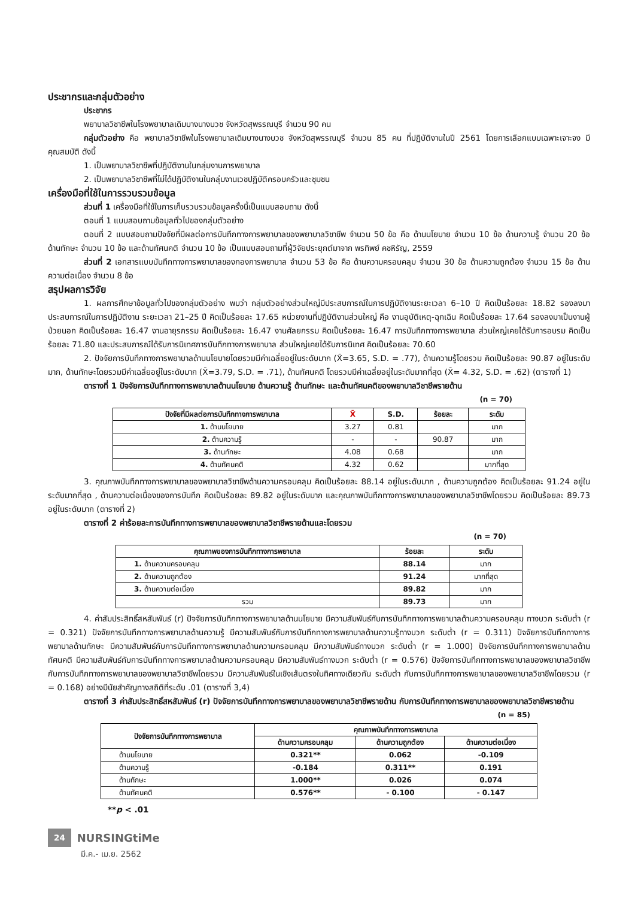ประชากรและกลุ่มตัวอย่าง
ประชากร
พยาบาลวิชาชีพในโรงพยาบาลเดิมบางนางบวช จังหวัดสุพรรณบุรี จำนวน 90 คน
กลุ่มตัวอย่าง คือ พยาบาลวิชาชีพในโรงพยาบาลเดิมบางนางบวช จังหวัดสุพรรณบุรี จำนวน 85 คน ที่ปฏิบัติงานในปี 2561 โดยการเลือกแบบเฉพาะเจาะจง มีคุณสมบัติ ดังนี้
1. เป็นพยาบาลวิชาชีพที่ปฏิบัติงานในกลุ่มงานการพยาบาล
2. เป็นพยาบาลวิชาชีพที่ไม่ได้ปฏิบัติงานในกลุ่มงานเวชปฏิบัติครอบครัวและชุมชน
เครื่องมือที่ใช้ในการรวบรวมข้อมูล
ส่วนที่ 1 เครื่องมือที่ใช้ในการเก็บรวบรวมข้อมูลครั้งนี้เป็นแบบสอบถาม ดังนี้
ตอนที่ 1 แบบสอบถามข้อมูลทั่วไปของกลุ่มตัวอย่าง
ตอนที่ 2 แบบสอบถามปัจจัยที่มีผลต่อการบันทึกทางการพยาบาลของพยาบาลวิชาชีพ จำนวน 50 ข้อ คือ ด้านนโยบาย จำนวน 10 ข้อ ด้านความรู้ จำนวน 20 ข้อ ด้านทักษะ จำนวน 10 ข้อ และด้านทัศนคติ จำนวน 10 ข้อ เป็นแบบสอบถามที่ผู้วิจัยประยุกต์มาจาก พรทิพย์ คชหิรัญ, 2559
ส่วนที่ 2 เอกสารแบบบันทึกทางการพยาบาลของกองการพยาบาล จำนวน 53 ข้อ คือ ด้านความครอบคลุม จำนวน 30 ข้อ ด้านความถูกต้อง จำนวน 15 ข้อ ด้านความต่อเนื่อง จำนวน 8 ข้อ
สรุปผลการวิจัย
1. ผลการศึกษาข้อมูลทั่วไปของกลุ่มตัวอย่าง พบว่า กลุ่มตัวอย่างส่วนใหญ่มีประสบการณ์ในการปฏิบัติงานระยะเวลา 6–10 ปี คิดเป็นร้อยละ 18.82 รองลงมาประสบการณ์ในการปฏิบัติงาน ระยะเวลา 21–25 ปี คิดเป็นร้อยละ 17.65 หน่วยงานที่ปฏิบัติงานส่วนใหญ่ คือ งานอุบัติเหตุ-ฉุกเฉิน คิดเป็นร้อยละ 17.64 รองลงมาเป็นงานผู้ป่วยนอก คิดเป็นร้อยละ 16.47 งานอายุรกรรม คิดเป็นร้อยละ 16.47 งานศัลยกรรม คิดเป็นร้อยละ 16.47 การบันทึกทางการพยาบาล ส่วนใหญ่เคยได้รับการอบรม คิดเป็นร้อยละ 71.80 และประสบการณ์ได้รับการนิเทศการบันทึกทางการพยาบาล ส่วนใหญ่เคยได้รับการนิเทศ คิดเป็นร้อยละ 70.60
2. ปัจจัยการบันทึกทางการพยาบาลด้านนโยบายโดยรวมมีค่าเฉลี่ยอยู่ในระดับมาก (X̄=3.65, S.D. = .77), ด้านความรู้โดยรวม คิดเป็นร้อยละ 90.87 อยู่ในระดับมาก, ด้านทักษะโดยรวมมีค่าเฉลี่ยอยู่ในระดับมาก (X̄=3.79, S.D. = .71), ด้านทัศนคติ โดยรวมมีค่าเฉลี่ยอยู่ในระดับมากที่สุด (X̄= 4.32, S.D. = .62) (ตารางที่ 1)
ตารางที่ 1 ปัจจัยการบันทึกทางการพยาบาลด้านนโยบาย ด้านความรู้ ด้านทักษะ และด้านทัศนคติของพยาบาลวิชาชีพรายด้าน
(n = 70)
| ปัจจัยที่มีผลต่อการบันทึกทางการพยาบาล | X̄ | S.D. | ร้อยละ | ระดับ |
| --- | --- | --- | --- | --- |
| 1. ด้านนโยบาย | 3.27 | 0.81 | | มาก |
| 2. ด้านความรู้ | - | - | 90.87 | มาก |
| 3. ด้านทักษะ | 4.08 | 0.68 | | มาก |
| 4. ด้านทัศนคติ | 4.32 | 0.62 | | มากที่สุด |
3. คุณภาพบันทึกทางการพยาบาลของพยาบาลวิชาชีพด้านความครอบคลุม คิดเป็นร้อยละ 88.14 อยู่ในระดับมาก , ด้านความถูกต้อง คิดเป็นร้อยละ 91.24 อยู่ในระดับมากที่สุด , ด้านความต่อเนื่องของการบันทึก คิดเป็นร้อยละ 89.82 อยู่ในระดับมาก และคุณภาพบันทึกทางการพยาบาลของพยาบาลวิชาชีพโดยรวม คิดเป็นร้อยละ 89.73 อยู่ในระดับมาก (ตารางที่ 2)
ตารางที่ 2 ค่าร้อยละการบันทึกทางการพยาบาลของพยาบาลวิชาชีพรายด้านและโดยรวม
(n = 70)
| คุณภาพของการบันทึกทางการพยาบาล | ร้อยละ | ระดับ |
| --- | --- | --- |
| 1. ด้านความครอบคลุม | 88.14 | มาก |
| 2. ด้านความถูกต้อง | 91.24 | มากที่สุด |
| 3. ด้านความต่อเนื่อง | 89.82 | มาก |
| รวม | 89.73 | มาก |
4. ค่าสัมประสิทธิ์สหสัมพันธ์ (r) ปัจจัยการบันทึกทางการพยาบาลด้านนโยบาย มีความสัมพันธ์กับการบันทึกทางการพยาบาลด้านความครอบคลุม ทางบวก ระดับต่ำ (r = 0.321) ปัจจัยการบันทึกทางการพยาบาลด้านความรู้ มีความสัมพันธ์กับการบันทึกทางการพยาบาลด้านความรู้ทางบวก ระดับต่ำ (r = 0.311) ปัจจัยการบันทึกทางการพยาบาลด้านทักษะ มีความสัมพันธ์กับการบันทึกทางการพยาบาลด้านความครอบคลุม มีความสัมพันธ์ทางบวก ระดับต่ำ (r = 1.000) ปัจจัยการบันทึกทางการพยาบาลด้านทัศนคติ มีความสัมพันธ์กับการบันทึกทางการพยาบาลด้านความครอบคลุม มีความสัมพันธ์ทางบวก ระดับต่ำ (r = 0.576) ปัจจัยการบันทึกทางการพยาบาลของพยาบาลวิชาชีพกับการบันทึกทางการพยาบาลของพยาบาลวิชาชีพโดยรวม มีความสัมพันธ์ในเชิงเส้นตรงในทิศทางเดียวกัน ระดับต่ำ กับการบันทึกทางการพยาบาลของพยาบาลวิชาชีพโดยรวม (r = 0.168) อย่างมีนัยสำคัญทางสถิติที่ระดับ .01 (ตารางที่ 3,4)
ตารางที่ 3 ค่าสัมประสิทธิ์สหสัมพันธ์ (r) ปัจจัยการบันทึกทางการพยาบาลของพยาบาลวิชาชีพรายด้าน กับการบันทึกทางการพยาบาลของพยาบาลวิชาชีพรายด้าน
(n = 85)
| ปัจจัยการบันทึกทางการพยาบาล | คุณภาพบันทึกทางการพยาบาล | | |
| --- | --- | --- | --- |
| | ด้านความครอบคลุม | ด้านความถูกต้อง | ด้านความต่อเนื่อง |
| ด้านนโยบาย | 0.321** | 0.062 | -0.109 |
| ด้านความรู้ | -0.184 | 0.311** | 0.191 |
| ด้านทักษะ | 1.000** | 0.026 | 0.074 |
| ด้านทัศนคติ | 0.576** | - 0.100 | - 0.147 |
**p < .01
24 NURSINGtiMe
มี.ค.- เม.ย. 2562